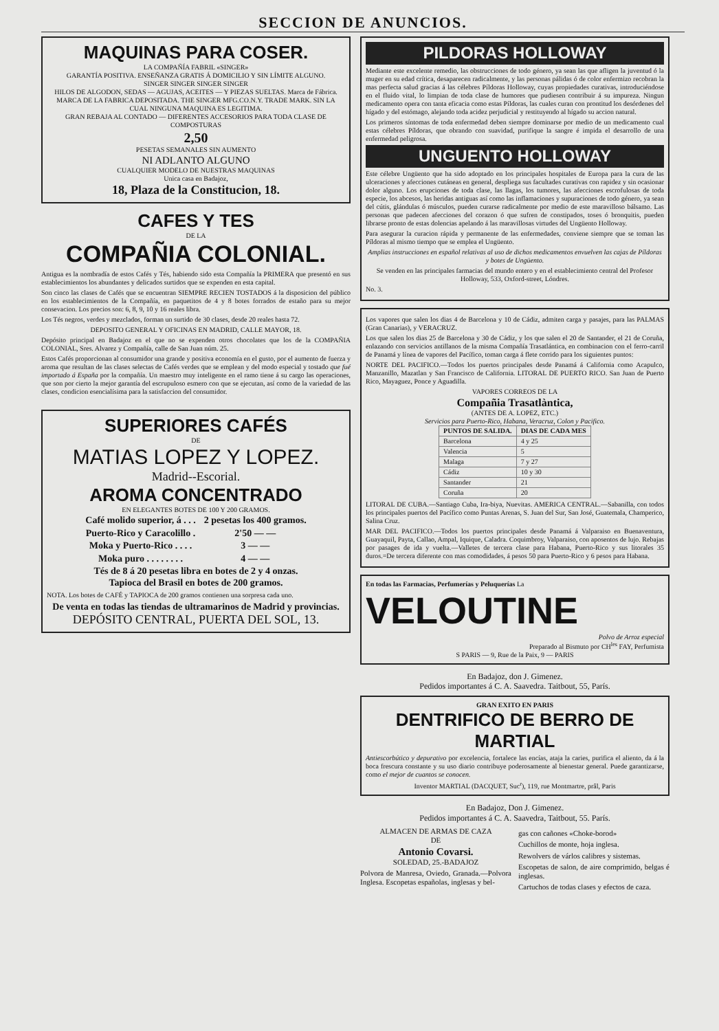SECCION DE ANUNCIOS.
MAQUINAS PARA COSER.
LA COMPAÑÍA FABRIL «SINGER»
GARANTÍA POSITIVA. ENSEÑANZA GRATIS Á DOMICILIO Y SIN LÍMITE ALGUNO.
SINGER SINGER SINGER SINGER
HILOS DE ALGODON, SEDAS — AGUJAS, ACEITES — Y PIEZAS SUELTAS. Marca de Fábrica.
MARCA DE LA FABRICA DEPOSITADA. THE SINGER MFG.CO.N.Y. TRADE MARK. SIN LA CUAL NINGUNA MAQUINA ES LEGITIMA.
GRAN REBAJA AL CONTADO — DIFERENTES ACCESORIOS PARA TODA CLASE DE COMPOSTURAS
2,50
PESETAS SEMANALES SIN AUMENTO
NI ADLANTO ALGUNO
CUALQUIER MODELO DE NUESTRAS MAQUINAS
Unica casa en Badajoz,
18, Plaza de la Constitucion, 18.
CAFES Y TES
DE LA
COMPAÑIA COLONIAL.
Antigua es la nombradía de estos Cafés y Tés, habiendo sido esta Compañía la PRIMERA que presentó en sus establecimientos los abundantes y delicados surtidos que se expenden en esta capital.
Son cinco las clases de Cafés que se encuentran SIEMPRE RECIEN TOSTADOS á la disposicion del público en los establecimientos de la Compañía, en paquetitos de 4 y 8 botes forrados de estaño para su mejor consevacion. Los precios son: 6, 8, 9, 10 y 16 reales libra.
Los Tés negros, verdes y mezclados, forman un surtido de 30 clases, desde 20 reales hasta 72.
DEPOSITO GENERAL Y OFICINAS EN MADRID, CALLE MAYOR, 18.
Depósito principal en Badajoz en el que no se expenden otros chocolates que los de la COMPAÑIA COLONIAL, Sres. Alvarez y Compañía, calle de San Juan núm. 25.
Estos Cafés proporcionan al consumidor una grande y positiva economía en el gusto, por el aumento de fuerza y aroma que resultan de las clases selectas de Cafés verdes que se emplean y del modo especial y tostado que fué importado á España por la compañía. Un maestro muy inteligente en el ramo tiene á su cargo las operaciones, que son por cierto la mejor garantía del escrupuloso esmero con que se ejecutan, así como de la variedad de las clases, condicion esencialísima para la satisfaccion del consumidor.
SUPERIORES CAFÉS
DE
MATIAS LOPEZ Y LOPEZ.
Madrid--Escorial.
AROMA CONCENTRADO
EN ELEGANTES BOTES DE 100 Y 200 GRAMOS.
| Café molido superior, á . . . | 2 pesetas los 400 gramos. |
| Puerto-Rico y Caracolillo . | 2'50 — — |
| Moka y Puerto-Rico . . . . | 3 — — |
| Moka puro . . . . . . . . | 4 — — |
Tés de 8 á 20 pesetas libra en botes de 2 y 4 onzas.
Tapioca del Brasil en botes de 200 gramos.
NOTA. Los botes de CAFÉ y TAPIOCA de 200 gramos contienen una sorpresa cada uno.
De venta en todas las tiendas de ultramarinos de Madrid y provincias.
DEPÓSITO CENTRAL, PUERTA DEL SOL, 13.
PILDORAS HOLLOWAY
Mediante este excelente remedio, las obstrucciones de todo género, ya sean las que afligen la juventud ó la muger en su edad crítica, desaparecen radicalmente, y las personas pálidas ó de color enfermizo recobran la mas perfecta salud gracias á las célebres Píldoras Holloway, cuyas propiedades curativas, introduciéndose en el fluido vital, lo limpian de toda clase de humores que pudiesen contribuir á su impureza. Ningun medicamento opera con tanta eficacia como estas Píldoras, las cuales curan con prontitud los desórdenes del hígado y del estómago, alejando toda acidez perjudicial y restituyendo al hígado su accion natural.
Los primeros síntomas de toda enfermedad deben siempre dominarse por medio de un medicamento cual estas célebres Píldoras, que obrando con suavidad, purifique la sangre é impida el desarrollo de una enfermedad peligrosa.
UNGUENTO HOLLOWAY
Este célebre Ungüento que ha sido adoptado en los principales hospitales de Europa para la cura de las ulceraciones y afecciones cutáneas en general, despliega sus facultades curativas con rapidez y sin ocasionar dolor alguno. Los erupciones de toda clase, las llagas, los tumores, las afecciones escrofulosas de toda especie, los abcesos, las heridas antiguas así como las inflamaciones y supuraciones de todo género, ya sean del cútis, glándulas ó músculos, pueden curarse radicalmente por medio de este maravilloso bálsamo. Las personas que padecen afecciones del corazon ó que sufren de constipados, toses ó bronquitis, pueden librarse pronto de estas dolencias apelando á las maravillosas virtudes del Ungüento Holloway.
Para asegurar la curacion rápida y permanente de las enfermedades, conviene siempre que se toman las Píldoras al mismo tiempo que se emplea el Ungüento.
Amplias instrucciones en español relativas al uso de dichos medicamentos envuelven las cajas de Píldoras y botes de Ungüento.
Se venden en las principales farmacias del mundo entero y en el establecimiento central del Profesor Holloway, 533, Oxford-street, Lóndres.
No. 3.
Los vapores que salen los dias 4 de Barcelona y 10 de Cádiz, admiten carga y pasajes, para las PALMAS (Gran Canarias), y VERACRUZ.
Los que salen los dias 25 de Barcelona y 30 de Cádiz, y los que salen el 20 de Santander, el 21 de Coruña, enlazando con servicios antillanos de la misma Compañía Trasatlántica, en combinacion con el ferro-carril de Panamá y línea de vapores del Pacífico, toman carga á flete corrido para los siguientes puntos:
NORTE DEL PACIFICO.—Todos los puertos principales desde Panamá á California como Acapulco, Manzanillo, Mazatlan y San Francisco de California. LITORAL DE PUERTO RICO. San Juan de Puerto Rico, Mayaguez, Ponce y Aguadilla.
VAPORES CORREOS DE LA
Compañia Trasatlàntica,
(ANTES DE A. LOPEZ, ETC.)
Servicios para Puerto-Rico, Habana, Veracruz, Colon y Pacifico.
| PUNTOS DE SALIDA. | DIAS DE CADA MES |
| --- | --- |
| Barcelona | 4 y 25 |
| Valencia | 5 |
| Malaga | 7 y 27 |
| Cádiz | 10 y 30 |
| Santander | 21 |
| Coruña | 20 |
LITORAL DE CUBA.—Santiago Cuba, Ira-biya, Nuevitas. AMERICA CENTRAL.—Sabanilla, con todos los principales puertos del Pacífico como Puntas Arenas, S. Juan del Sur, San José, Guatemala, Champerico, Salina Cruz.
MAR DEL PACIFICO.—Todos los puertos principales desde Panamá á Valparaiso en Buenaventura, Guayaquil, Payta, Callao, Ampal, Iquique, Caladra. Coquimbroy, Valparaiso, con aposentos de lujo. Rebajas por pasages de ida y vuelta.—Valletes de tercera clase para Habana, Puerto-Rico y sus litorales 35 duros.=De tercera diferente con mas comodidades, á pesos 50 para Puerto-Rico y 6 pesos para Habana.
En todas las Farmacias, Perfumerías y Peluquerías La
VELOUTINE
Polvo de Arroz especial
Preparado al Bismuto por CH<sup>les</sup> FAY, Perfumista
S PARIS — 9, Rue de la Paix, 9 — PARIS
En Badajoz, don J. Gimenez.
Pedidos importantes á C. A. Saavedra. Taitbout, 55, París.
GRAN EXITO EN PARIS
DENTRIFICO DE BERRO DE MARTIAL
Antiescorbútico y depurativo por excelencia, fortalece las encías, ataja la caries, purifica el aliento, da á la boca frescura constante y su uso diario contribuye poderosamente al bienestar general. Puede garantizarse, como el mejor de cuantos se conocen.
Inventor MARTIAL (DACQUET, Suc<sup>r</sup>), 119, rue Montmartre, prâl, Paris
En Badajoz, Don J. Gimenez.
Pedidos importantes á C. A. Saavedra, Taitbout, 55. París.
ALMACEN DE ARMAS DE CAZA
DE
Antonio Covarsi.
SOLEDAD, 25.-BADAJOZ
Polvora de Manresa, Oviedo, Granada.—Polvora Inglesa. Escopetas españolas, inglesas y bel-
gas con cañones «Choke-borod»
Cuchillos de monte, hoja inglesa.
Rewolvers de várlos calibres y sistemas.
Escopetas de salon, de aire comprimido, belgas é inglesas.
Cartuchos de todas clases y efectos de caza.